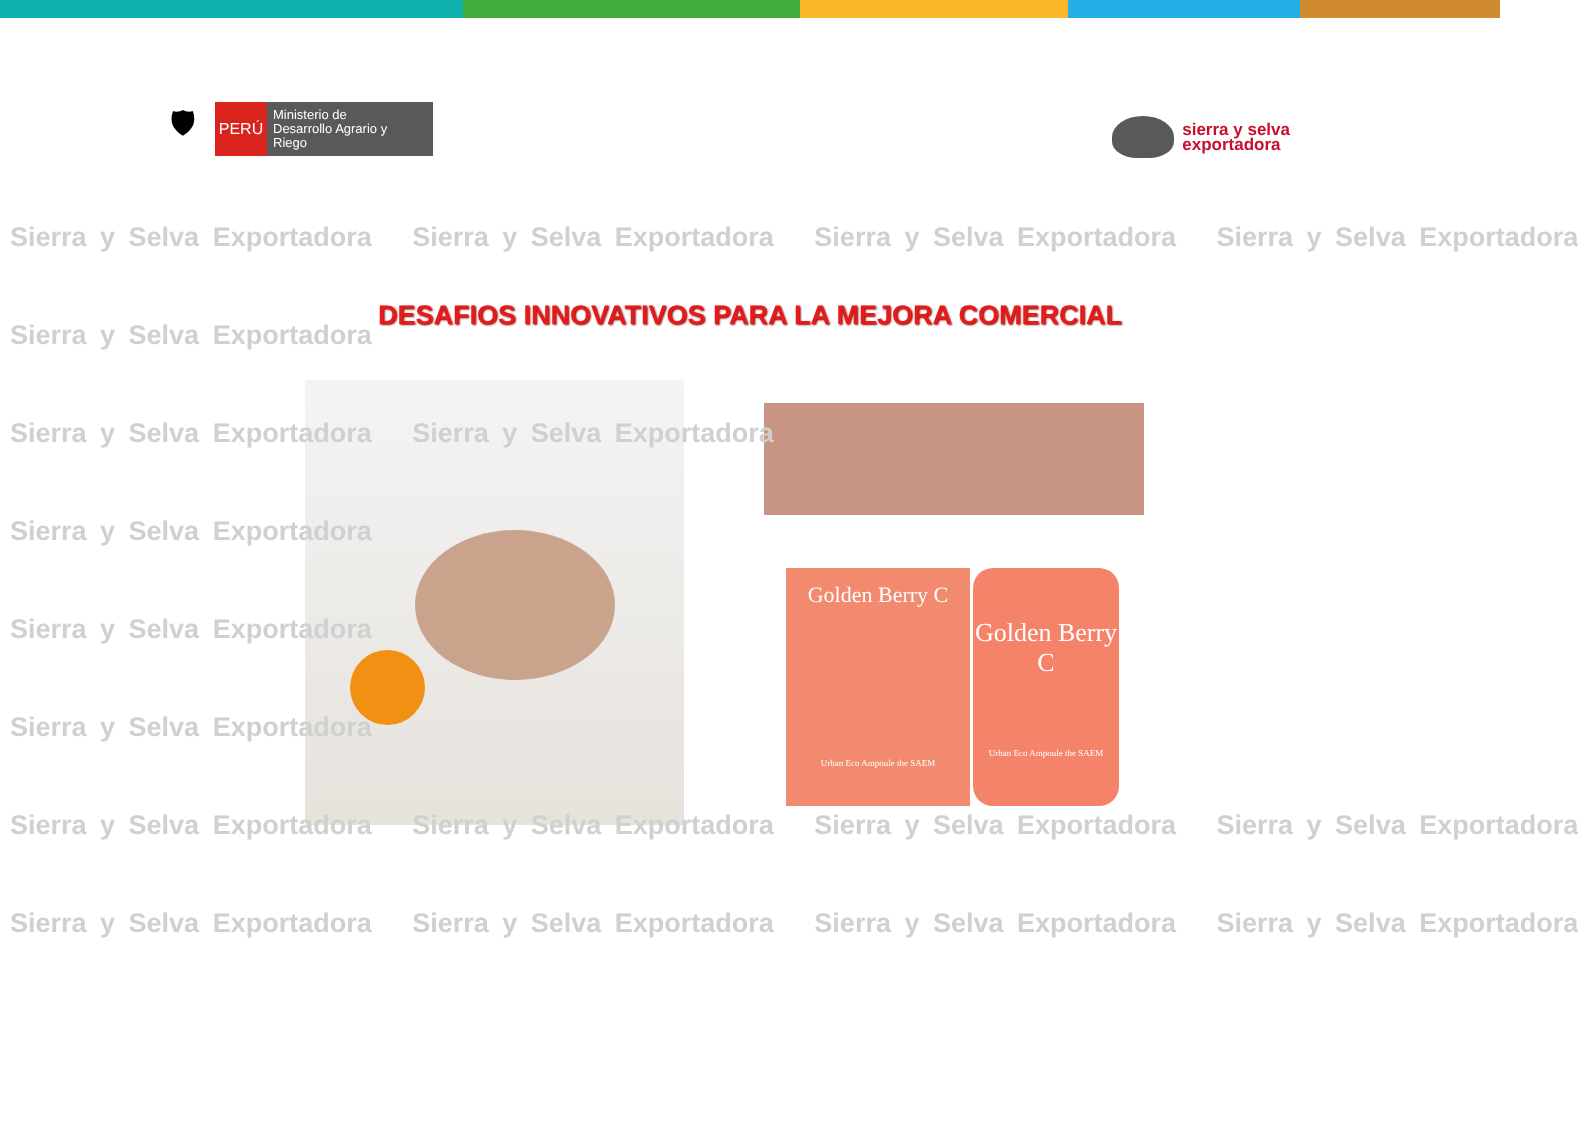🛡
PERÚ
Ministerio de Desarrollo Agrario y Riego
sierra y selva
exportadora
DESAFIOS INNOVATIVOS PARA LA MEJORA COMERCIAL
Golden Berry C
Urban Eco Ampoule the SAEM
Golden Berry C
Urban Eco Ampoule the SAEM
Sierra y Selva Exportadora Sierra y Selva Exportadora Sierra y Selva Exportadora Sierra y Selva Exportadora
Sierra y Selva Exportadora
Sierra y Selva Exportadora Sierra y Selva Exportadora
Sierra y Selva Exportadora
Sierra y Selva Exportadora
Sierra y Selva Exportadora
Sierra y Selva Exportadora Sierra y Selva Exportadora Sierra y Selva Exportadora Sierra y Selva Exportadora
Sierra y Selva Exportadora Sierra y Selva Exportadora Sierra y Selva Exportadora Sierra y Selva Exportadora